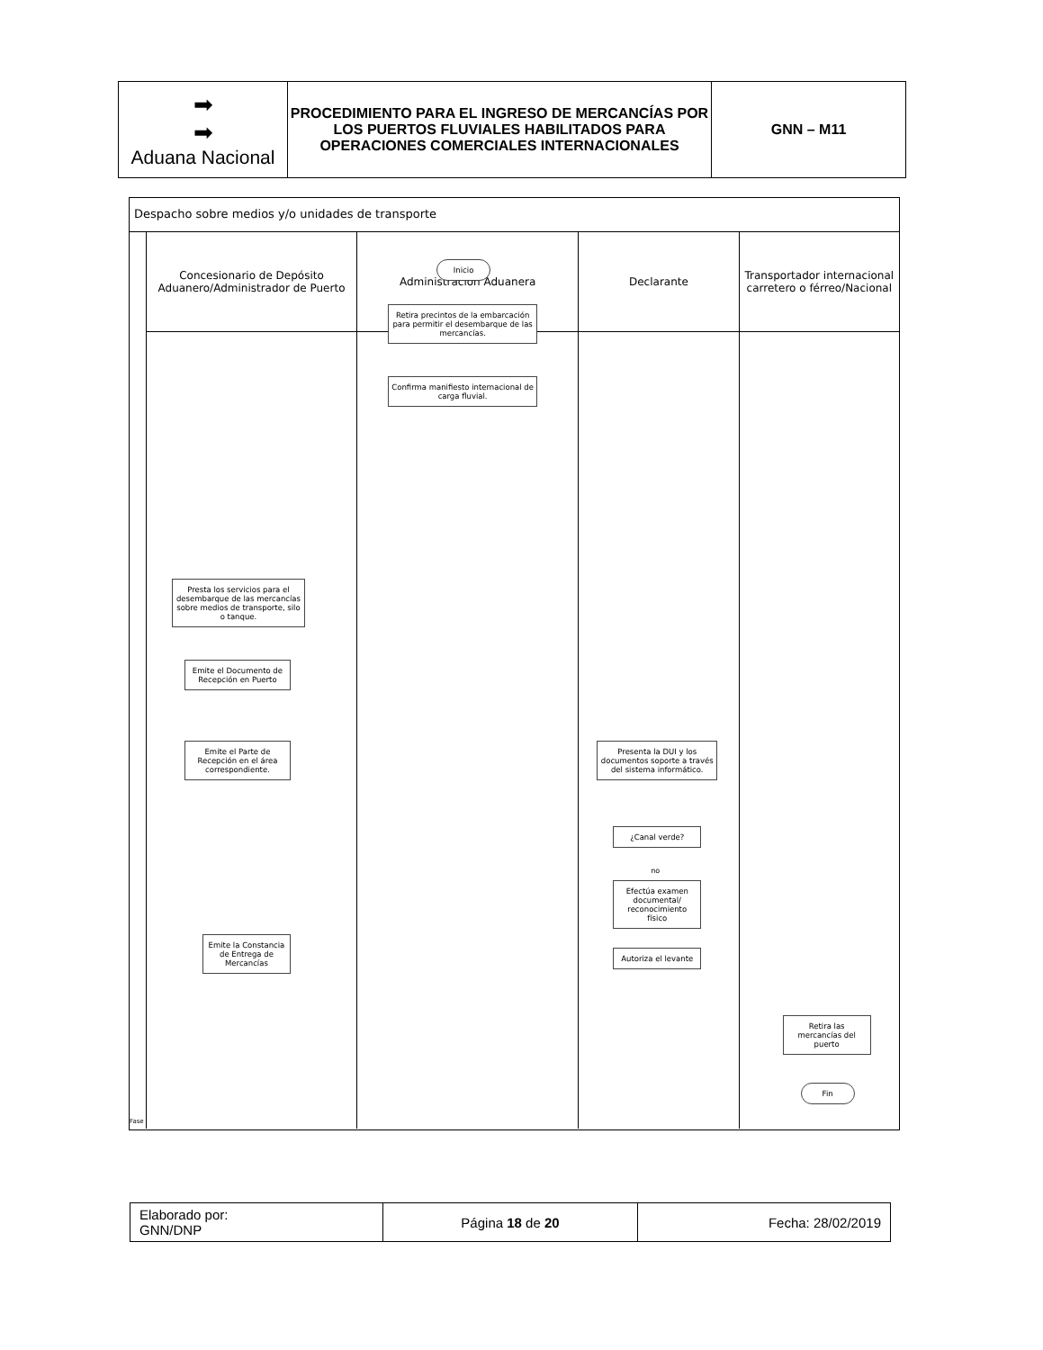| ➡ ➡ Aduana Nacional | PROCEDIMIENTO PARA EL INGRESO DE MERCANCÍAS POR LOS PUERTOS FLUVIALES HABILITADOS PARA OPERACIONES COMERCIALES INTERNACIONALES | GNN – M11 |
Despacho sobre medios y/o unidades de transporte
Fase
Concesionario de Depósito Aduanero/Administrador de Puerto
Presta los servicios para el desembarque de las mercancías sobre medios de transporte, silo o tanque.
Emite el Documento de Recepción en Puerto
Emite el Parte de Recepción en el área correspondiente.
Emite la Constancia de Entrega de Mercancías
Administración Aduanera
Inicio
Retira precintos de la embarcación para permitir el desembarque de las mercancías.
Confirma manifiesto internacional de carga fluvial.
Declarante
Presenta la DUI y los documentos soporte a través del sistema informático.
¿Canal verde?
no
Efectúa examen documental/ reconocimiento físico
Autoriza el levante
Transportador internacional carretero o férreo/Nacional
Retira las mercancías del puerto
Fin
| Elaborado por: GNN/DNP | Página 18 de 20 | Fecha: 28/02/2019 |